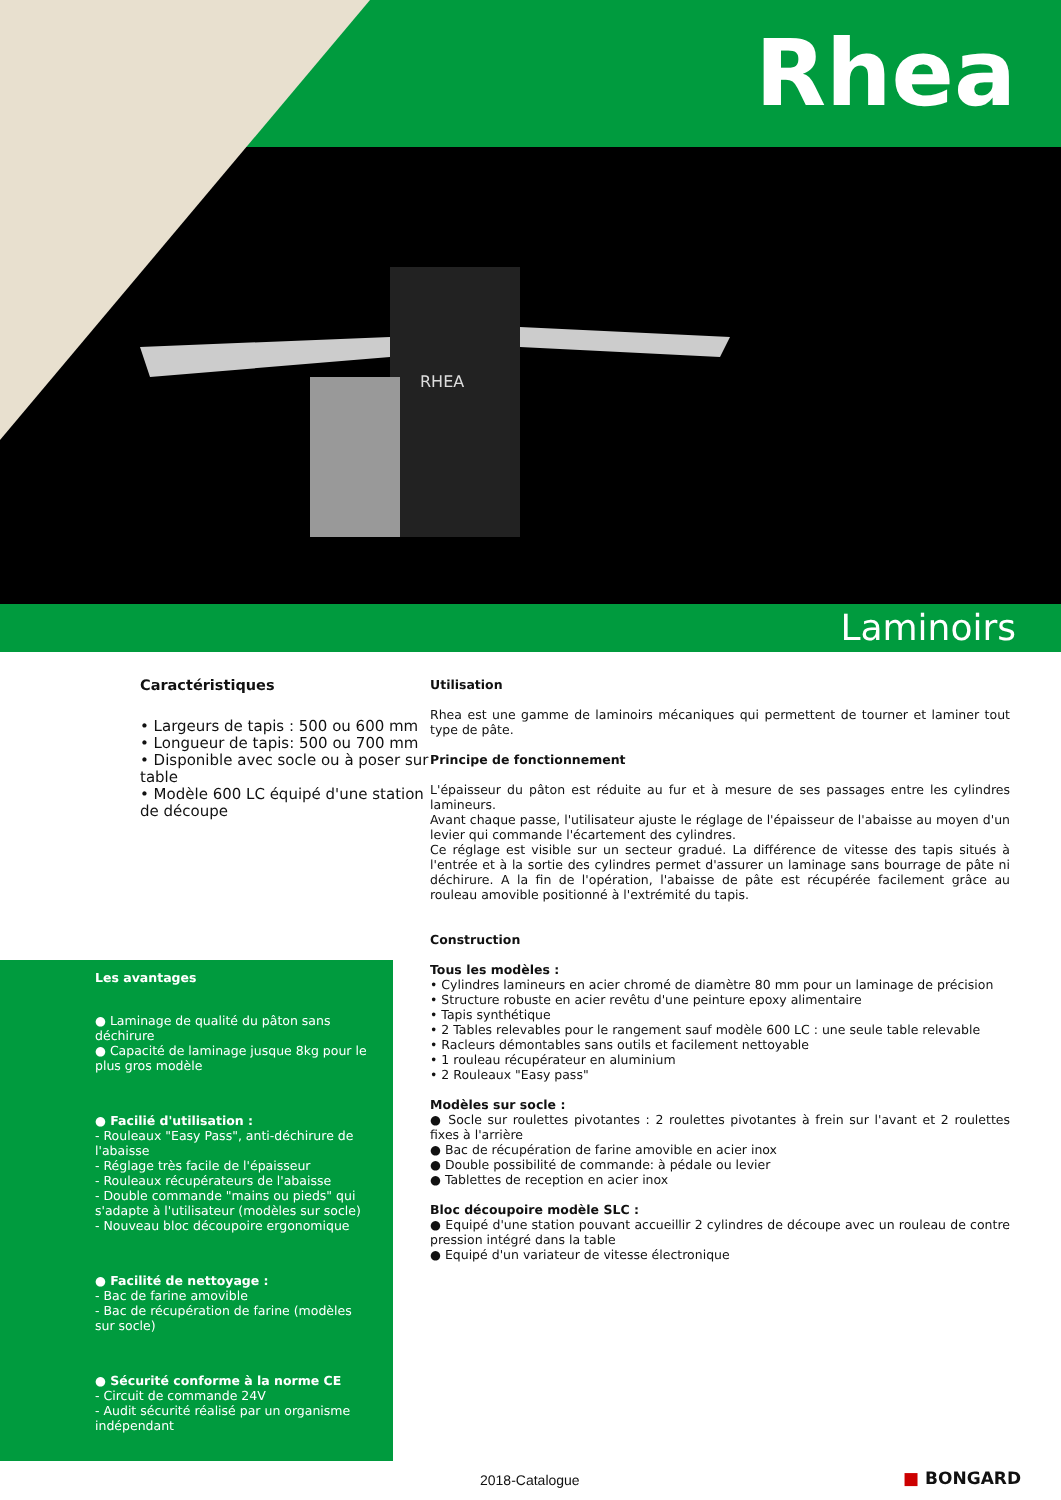Rhea
RHEA
Laminoirs
Caractéristiques
• Largeurs de tapis : 500 ou 600 mm
• Longueur de tapis: 500 ou 700 mm
• Disponible avec socle ou à poser sur table
• Modèle 600 LC équipé d'une station de découpe
Les avantages
● Laminage de qualité du pâton sans déchirure
● Capacité de laminage jusque 8kg pour le plus gros modèle
● Facilié d'utilisation :
- Rouleaux "Easy Pass", anti-déchirure de l'abaisse
- Réglage très facile de l'épaisseur
- Rouleaux récupérateurs de l'abaisse
- Double commande "mains ou pieds" qui s'adapte à l'utilisateur (modèles sur socle)
- Nouveau bloc découpoire ergonomique
● Facilité de nettoyage :
- Bac de farine amovible
- Bac de récupération de farine (modèles sur socle)
● Sécurité conforme à la norme CE
- Circuit de commande 24V
- Audit sécurité réalisé par un organisme indépendant
Utilisation
Rhea est une gamme de laminoirs mécaniques qui permettent de tourner et laminer tout type de pâte.
Principe de fonctionnement
L'épaisseur du pâton est réduite au fur et à mesure de ses passages entre les cylindres lamineurs.
Avant chaque passe, l'utilisateur ajuste le réglage de l'épaisseur de l'abaisse au moyen d'un levier qui commande l'écartement des cylindres.
Ce réglage est visible sur un secteur gradué. La différence de vitesse des tapis situés à l'entrée et à la sortie des cylindres permet d'assurer un laminage sans bourrage de pâte ni déchirure. A la fin de l'opération, l'abaisse de pâte est récupérée facilement grâce au rouleau amovible positionné à l'extrémité du tapis.
Construction
Tous les modèles :
• Cylindres lamineurs en acier chromé de diamètre 80 mm pour un laminage de précision
• Structure robuste en acier revêtu d'une peinture epoxy alimentaire
• Tapis synthétique
• 2 Tables relevables pour le rangement sauf modèle 600 LC : une seule table relevable
• Racleurs démontables sans outils et facilement nettoyable
• 1 rouleau récupérateur en aluminium
• 2 Rouleaux "Easy pass"
Modèles sur socle :
● Socle sur roulettes pivotantes : 2 roulettes pivotantes à frein sur l'avant et 2 roulettes fixes à l'arrière
● Bac de récupération de farine amovible en acier inox
● Double possibilité de commande: à pédale ou levier
● Tablettes de reception en acier inox
Bloc découpoire modèle SLC :
● Equipé d'une station pouvant accueillir 2 cylindres de découpe avec un rouleau de contre pression intégré dans la table
● Equipé d'un variateur de vitesse électronique
2018-Catalogue ■ BONGARD